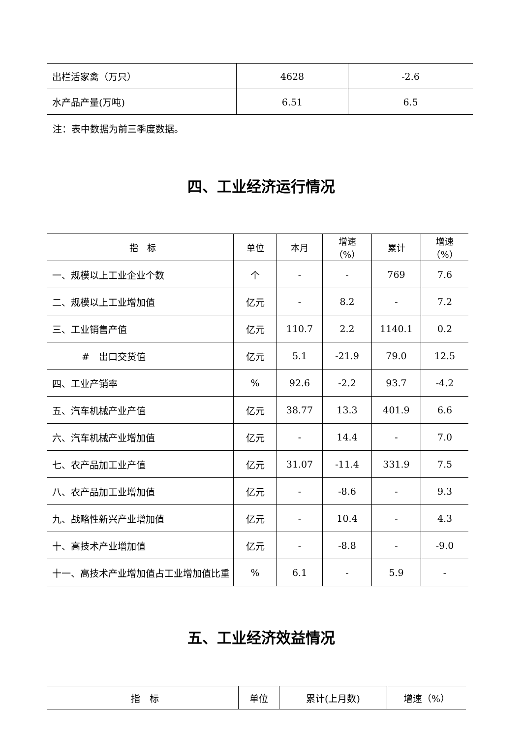| 出栏活家禽（万只） | 4628 | -2.6 |
| 水产品产量(万吨) | 6.51 | 6.5 |
注：表中数据为前三季度数据。
四、工业经济运行情况
| 指 标 | 单位 | 本月 | 增速 （%） | 累计 | 增速 （%） |
| --- | --- | --- | --- | --- | --- |
| 一、规模以上工业企业个数 | 个 | - | - | 769 | 7.6 |
| 二、规模以上工业增加值 | 亿元 | - | 8.2 | - | 7.2 |
| 三、工业销售产值 | 亿元 | 110.7 | 2.2 | 1140.1 | 0.2 |
| # 出口交货值 | 亿元 | 5.1 | -21.9 | 79.0 | 12.5 |
| 四、工业产销率 | % | 92.6 | -2.2 | 93.7 | -4.2 |
| 五、汽车机械产业产值 | 亿元 | 38.77 | 13.3 | 401.9 | 6.6 |
| 六、汽车机械产业增加值 | 亿元 | - | 14.4 | - | 7.0 |
| 七、农产品加工业产值 | 亿元 | 31.07 | -11.4 | 331.9 | 7.5 |
| 八、农产品加工业增加值 | 亿元 | - | -8.6 | - | 9.3 |
| 九、战略性新兴产业增加值 | 亿元 | - | 10.4 | - | 4.3 |
| 十、高技术产业增加值 | 亿元 | - | -8.8 | - | -9.0 |
| 十一、高技术产业增加值占工业增加值比重 | % | 6.1 | - | 5.9 | - |
五、工业经济效益情况
| 指 标 | 单位 | 累计(上月数) | 增速（%） |
| --- | --- | --- | --- |